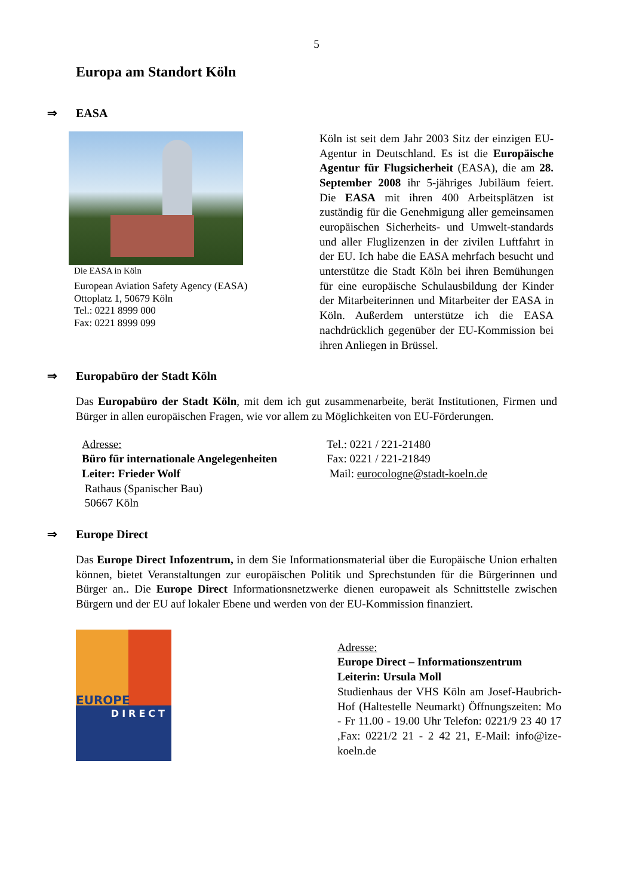5
Europa am Standort Köln
⇒ EASA
Die EASA in Köln
European Aviation Safety Agency (EASA)
Ottoplatz 1, 50679 Köln
Tel.: 0221 8999 000
Fax: 0221 8999 099
Köln ist seit dem Jahr 2003 Sitz der einzigen EU-Agentur in Deutschland. Es ist die Europäische Agentur für Flugsicherheit (EASA), die am 28. September 2008 ihr 5-jähriges Jubiläum feiert. Die EASA mit ihren 400 Arbeitsplätzen ist zuständig für die Genehmigung aller gemeinsamen europäischen Sicherheits- und Umwelt-standards und aller Fluglizenzen in der zivilen Luftfahrt in der EU. Ich habe die EASA mehrfach besucht und unterstütze die Stadt Köln bei ihren Bemühungen für eine europäische Schulausbildung der Kinder der Mitarbeiterinnen und Mitarbeiter der EASA in Köln. Außerdem unterstütze ich die EASA nachdrücklich gegenüber der EU-Kommission bei ihren Anliegen in Brüssel.
⇒ Europabüro der Stadt Köln
Das Europabüro der Stadt Köln, mit dem ich gut zusammenarbeite, berät Institutionen, Firmen und Bürger in allen europäischen Fragen, wie vor allem zu Möglichkeiten von EU-Förderungen.
Adresse:
Büro für internationale Angelegenheiten
Leiter: Frieder Wolf
Rathaus (Spanischer Bau)
50667 Köln
Tel.: 0221 / 221-21480
Fax: 0221 / 221-21849
Mail: eurocologne@stadt-koeln.de
⇒ Europe Direct
Das Europe Direct Infozentrum, in dem Sie Informationsmaterial über die Europäische Union erhalten können, bietet Veranstaltungen zur europäischen Politik und Sprechstunden für die Bürgerinnen und Bürger an.. Die Europe Direct Informationsnetzwerke dienen europaweit als Schnittstelle zwischen Bürgern und der EU auf lokaler Ebene und werden von der EU-Kommission finanziert.
EUROPE
DIRECT
Adresse:
Europe Direct – Informationszentrum
Leiterin: Ursula Moll
Studienhaus der VHS Köln am Josef-Haubrich-Hof (Haltestelle Neumarkt) Öffnungszeiten: Mo - Fr 11.00 - 19.00 Uhr Telefon: 0221/9 23 40 17 ,Fax: 0221/2 21 - 2 42 21, E-Mail: info@ize-koeln.de